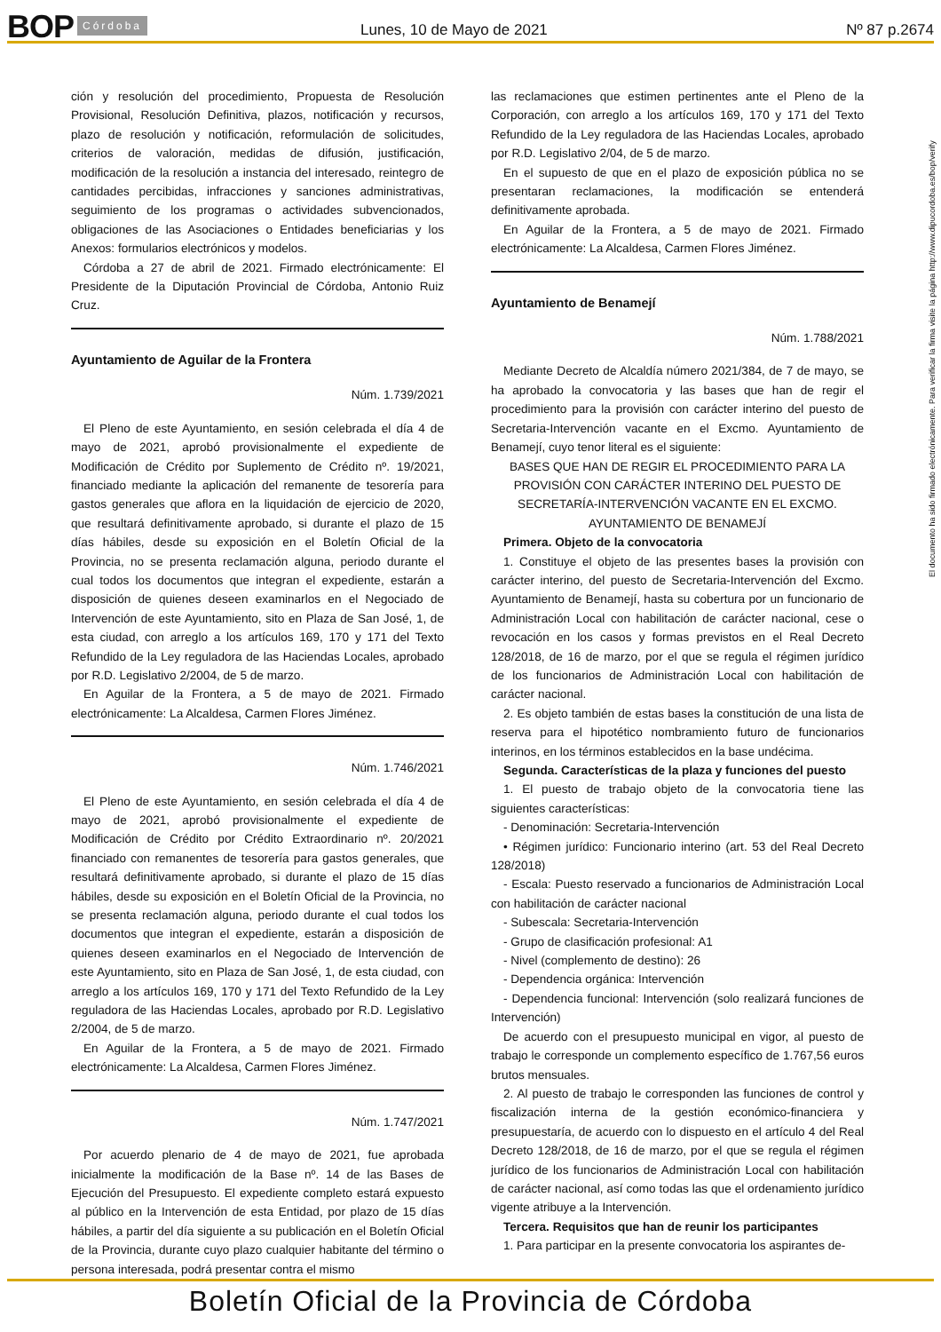BOP Córdoba Lunes, 10 de Mayo de 2021 Nº 87 p.2674
ción y resolución del procedimiento, Propuesta de Resolución Provisional, Resolución Definitiva, plazos, notificación y recursos, plazo de resolución y notificación, reformulación de solicitudes, criterios de valoración, medidas de difusión, justificación, modificación de la resolución a instancia del interesado, reintegro de cantidades percibidas, infracciones y sanciones administrativas, seguimiento de los programas o actividades subvencionados, obligaciones de las Asociaciones o Entidades beneficiarias y los Anexos: formularios electrónicos y modelos.
Córdoba a 27 de abril de 2021. Firmado electrónicamente: El Presidente de la Diputación Provincial de Córdoba, Antonio Ruiz Cruz.
Ayuntamiento de Aguilar de la Frontera
Núm. 1.739/2021
El Pleno de este Ayuntamiento, en sesión celebrada el día 4 de mayo de 2021, aprobó provisionalmente el expediente de Modificación de Crédito por Suplemento de Crédito nº. 19/2021, financiado mediante la aplicación del remanente de tesorería para gastos generales que aflora en la liquidación de ejercicio de 2020, que resultará definitivamente aprobado, si durante el plazo de 15 días hábiles, desde su exposición en el Boletín Oficial de la Provincia, no se presenta reclamación alguna, periodo durante el cual todos los documentos que integran el expediente, estarán a disposición de quienes deseen examinarlos en el Negociado de Intervención de este Ayuntamiento, sito en Plaza de San José, 1, de esta ciudad, con arreglo a los artículos 169, 170 y 171 del Texto Refundido de la Ley reguladora de las Haciendas Locales, aprobado por R.D. Legislativo 2/2004, de 5 de marzo.
En Aguilar de la Frontera, a 5 de mayo de 2021. Firmado electrónicamente: La Alcaldesa, Carmen Flores Jiménez.
Núm. 1.746/2021
El Pleno de este Ayuntamiento, en sesión celebrada el día 4 de mayo de 2021, aprobó provisionalmente el expediente de Modificación de Crédito por Crédito Extraordinario nº. 20/2021 financiado con remanentes de tesorería para gastos generales, que resultará definitivamente aprobado, si durante el plazo de 15 días hábiles, desde su exposición en el Boletín Oficial de la Provincia, no se presenta reclamación alguna, periodo durante el cual todos los documentos que integran el expediente, estarán a disposición de quienes deseen examinarlos en el Negociado de Intervención de este Ayuntamiento, sito en Plaza de San José, 1, de esta ciudad, con arreglo a los artículos 169, 170 y 171 del Texto Refundido de la Ley reguladora de las Haciendas Locales, aprobado por R.D. Legislativo 2/2004, de 5 de marzo.
En Aguilar de la Frontera, a 5 de mayo de 2021. Firmado electrónicamente: La Alcaldesa, Carmen Flores Jiménez.
Núm. 1.747/2021
Por acuerdo plenario de 4 de mayo de 2021, fue aprobada inicialmente la modificación de la Base nº. 14 de las Bases de Ejecución del Presupuesto. El expediente completo estará expuesto al público en la Intervención de esta Entidad, por plazo de 15 días hábiles, a partir del día siguiente a su publicación en el Boletín Oficial de la Provincia, durante cuyo plazo cualquier habitante del término o persona interesada, podrá presentar contra el mismo
las reclamaciones que estimen pertinentes ante el Pleno de la Corporación, con arreglo a los artículos 169, 170 y 171 del Texto Refundido de la Ley reguladora de las Haciendas Locales, aprobado por R.D. Legislativo 2/04, de 5 de marzo.
En el supuesto de que en el plazo de exposición pública no se presentaran reclamaciones, la modificación se entenderá definitivamente aprobada.
En Aguilar de la Frontera, a 5 de mayo de 2021. Firmado electrónicamente: La Alcaldesa, Carmen Flores Jiménez.
Ayuntamiento de Benamejí
Núm. 1.788/2021
Mediante Decreto de Alcaldía número 2021/384, de 7 de mayo, se ha aprobado la convocatoria y las bases que han de regir el procedimiento para la provisión con carácter interino del puesto de Secretaria-Intervención vacante en el Excmo. Ayuntamiento de Benamejí, cuyo tenor literal es el siguiente:
BASES QUE HAN DE REGIR EL PROCEDIMIENTO PARA LA PROVISIÓN CON CARÁCTER INTERINO DEL PUESTO DE SECRETARÍA-INTERVENCIÓN VACANTE EN EL EXCMO. AYUNTAMIENTO DE BENAMEJÍ
Primera. Objeto de la convocatoria
1. Constituye el objeto de las presentes bases la provisión con carácter interino, del puesto de Secretaria-Intervención del Excmo. Ayuntamiento de Benamejí, hasta su cobertura por un funcionario de Administración Local con habilitación de carácter nacional, cese o revocación en los casos y formas previstos en el Real Decreto 128/2018, de 16 de marzo, por el que se regula el régimen jurídico de los funcionarios de Administración Local con habilitación de carácter nacional.
2. Es objeto también de estas bases la constitución de una lista de reserva para el hipotético nombramiento futuro de funcionarios interinos, en los términos establecidos en la base undécima.
Segunda. Características de la plaza y funciones del puesto
1. El puesto de trabajo objeto de la convocatoria tiene las siguientes características:
- Denominación: Secretaria-Intervención
• Régimen jurídico: Funcionario interino (art. 53 del Real Decreto 128/2018)
- Escala: Puesto reservado a funcionarios de Administración Local con habilitación de carácter nacional
- Subescala: Secretaria-Intervención
- Grupo de clasificación profesional: A1
- Nivel (complemento de destino): 26
- Dependencia orgánica: Intervención
- Dependencia funcional: Intervención (solo realizará funciones de Intervención)
De acuerdo con el presupuesto municipal en vigor, al puesto de trabajo le corresponde un complemento específico de 1.767,56 euros brutos mensuales.
2. Al puesto de trabajo le corresponden las funciones de control y fiscalización interna de la gestión económico-financiera y presupuestaría, de acuerdo con lo dispuesto en el artículo 4 del Real Decreto 128/2018, de 16 de marzo, por el que se regula el régimen jurídico de los funcionarios de Administración Local con habilitación de carácter nacional, así como todas las que el ordenamiento jurídico vigente atribuye a la Intervención.
Tercera. Requisitos que han de reunir los participantes
1. Para participar en la presente convocatoria los aspirantes de-
El documento ha sido firmado electrónicamente. Para verificar la firma visite la página http://www.dipucordoba.es/bop/verify
Boletín Oficial de la Provincia de Córdoba